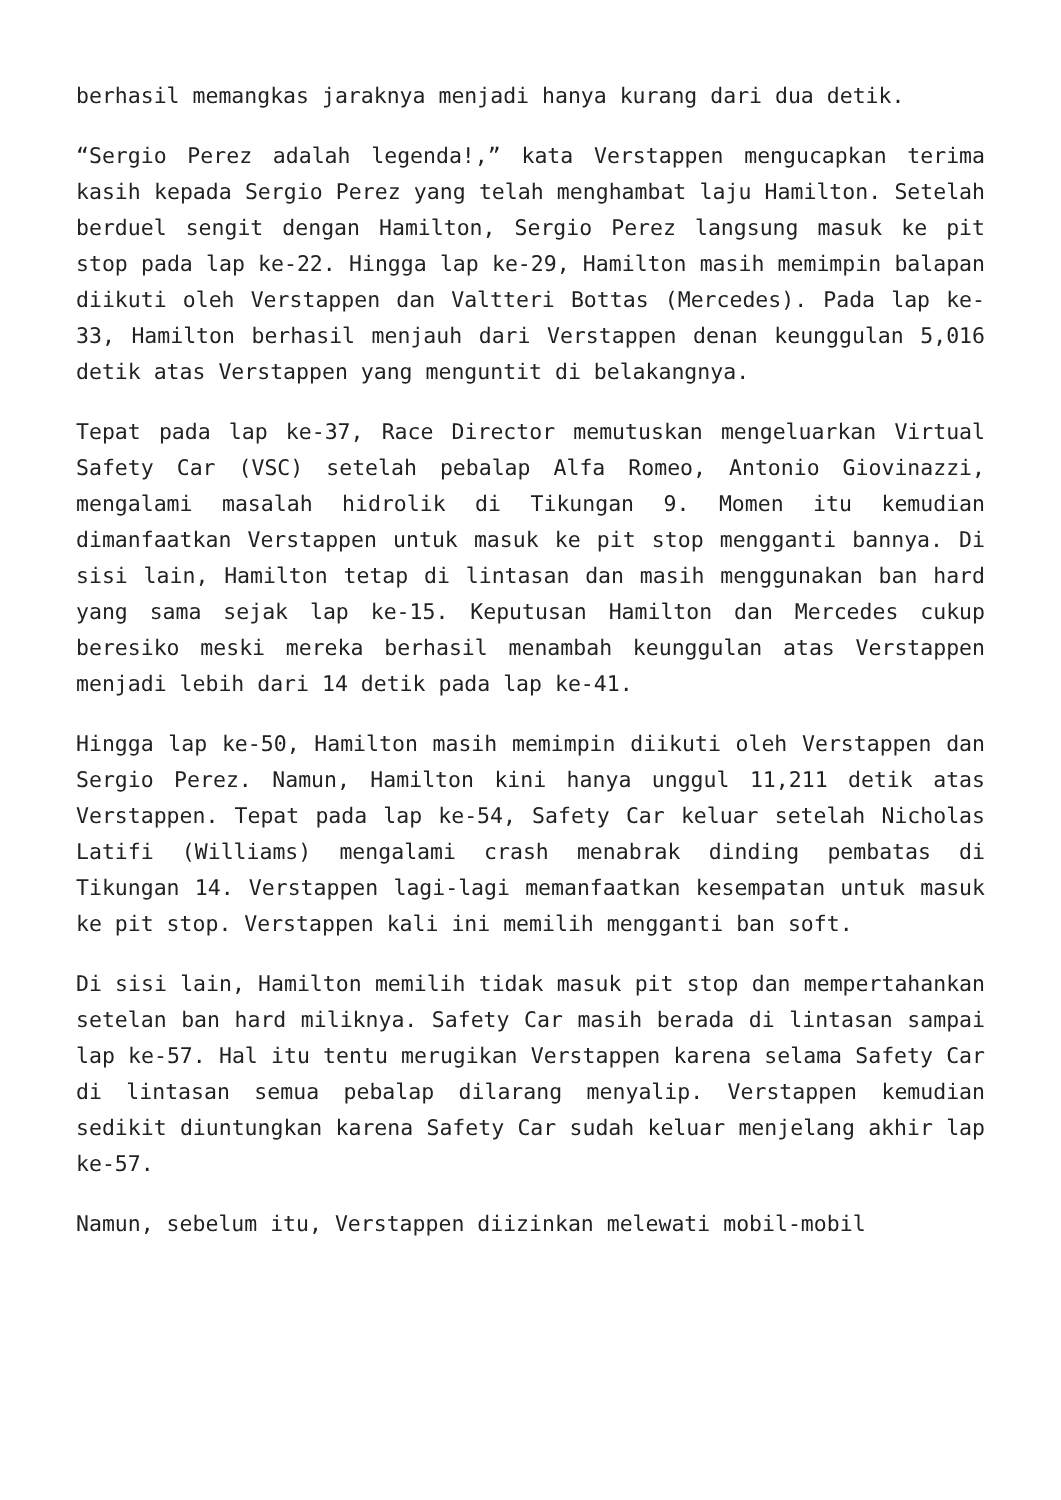berhasil memangkas jaraknya menjadi hanya kurang dari dua detik.
“Sergio Perez adalah legenda!,” kata Verstappen mengucapkan terima kasih kepada Sergio Perez yang telah menghambat laju Hamilton. Setelah berduel sengit dengan Hamilton, Sergio Perez langsung masuk ke pit stop pada lap ke-22. Hingga lap ke-29, Hamilton masih memimpin balapan diikuti oleh Verstappen dan Valtteri Bottas (Mercedes). Pada lap ke-33, Hamilton berhasil menjauh dari Verstappen denan keunggulan 5,016 detik atas Verstappen yang menguntit di belakangnya.
Tepat pada lap ke-37, Race Director memutuskan mengeluarkan Virtual Safety Car (VSC) setelah pebalap Alfa Romeo, Antonio Giovinazzi, mengalami masalah hidrolik di Tikungan 9. Momen itu kemudian dimanfaatkan Verstappen untuk masuk ke pit stop mengganti bannya. Di sisi lain, Hamilton tetap di lintasan dan masih menggunakan ban hard yang sama sejak lap ke-15. Keputusan Hamilton dan Mercedes cukup beresiko meski mereka berhasil menambah keunggulan atas Verstappen menjadi lebih dari 14 detik pada lap ke-41.
Hingga lap ke-50, Hamilton masih memimpin diikuti oleh Verstappen dan Sergio Perez. Namun, Hamilton kini hanya unggul 11,211 detik atas Verstappen. Tepat pada lap ke-54, Safety Car keluar setelah Nicholas Latifi (Williams) mengalami crash menabrak dinding pembatas di Tikungan 14. Verstappen lagi-lagi memanfaatkan kesempatan untuk masuk ke pit stop. Verstappen kali ini memilih mengganti ban soft.
Di sisi lain, Hamilton memilih tidak masuk pit stop dan mempertahankan setelan ban hard miliknya. Safety Car masih berada di lintasan sampai lap ke-57. Hal itu tentu merugikan Verstappen karena selama Safety Car di lintasan semua pebalap dilarang menyalip. Verstappen kemudian sedikit diuntungkan karena Safety Car sudah keluar menjelang akhir lap ke-57.
Namun, sebelum itu, Verstappen diizinkan melewati mobil-mobil